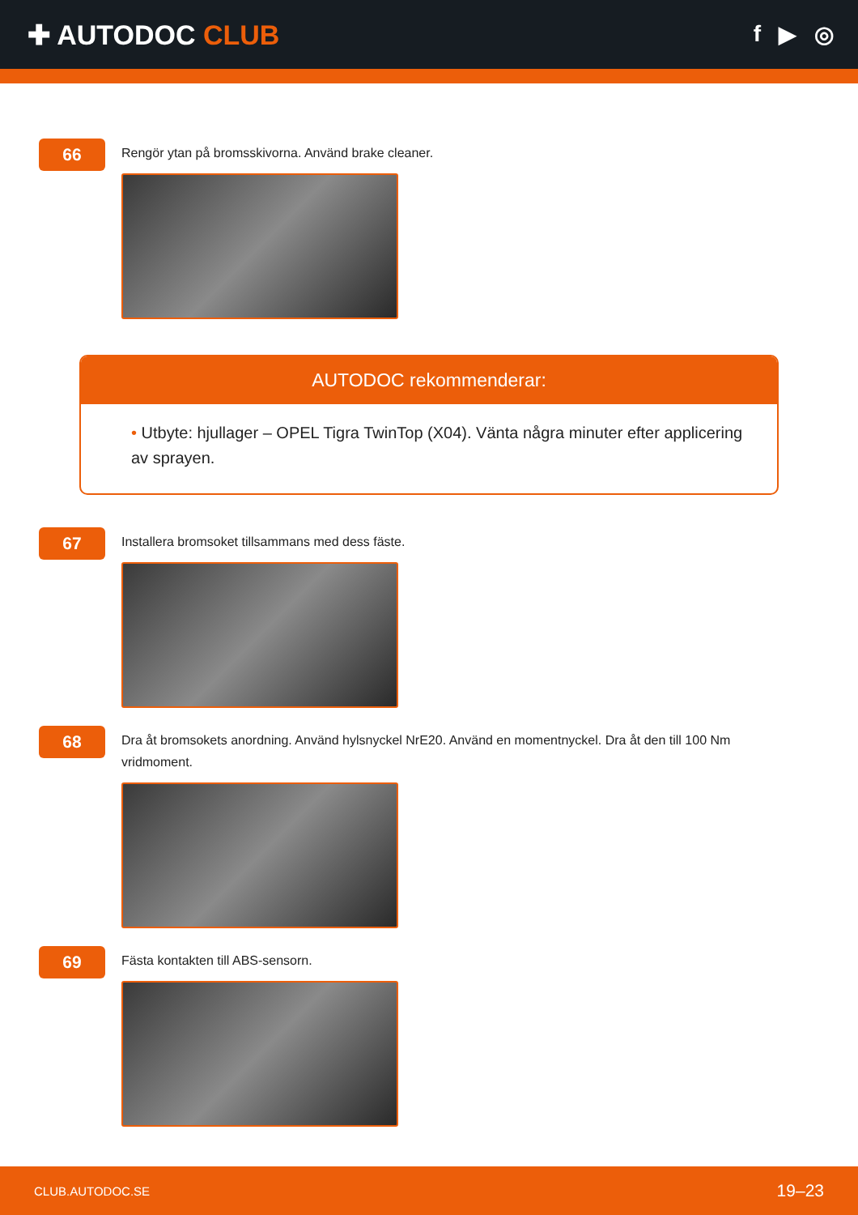✚ AUTODOC CLUB
f ▶ ◎
66
Rengör ytan på bromsskivorna. Använd brake cleaner.
AUTODOC rekommenderar:
• Utbyte: hjullager – OPEL Tigra TwinTop (X04). Vänta några minuter efter applicering av sprayen.
67
Installera bromsoket tillsammans med dess fäste.
68
Dra åt bromsokets anordning. Använd hylsnyckel NrE20. Använd en momentnyckel. Dra åt den till 100 Nm vridmoment.
69
Fästa kontakten till ABS-sensorn.
CLUB.AUTODOC.SE 19–23